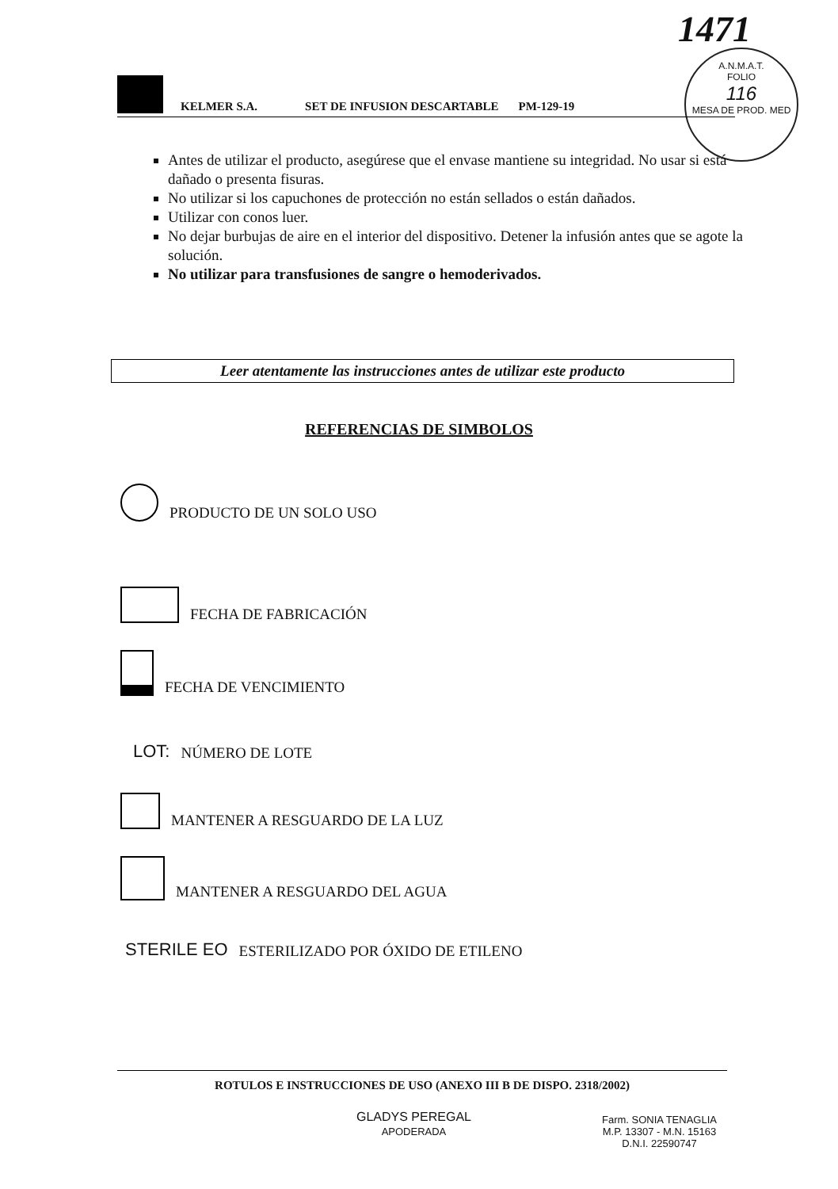1471
A.N.M.A.T.
FOLIO
116
MESA DE PROD. MED
KELMER S.A. SET DE INFUSION DESCARTABLE PM-129-19
Antes de utilizar el producto, asegúrese que el envase mantiene su integridad. No usar si está dañado o presenta fisuras.
No utilizar si los capuchones de protección no están sellados o están dañados.
Utilizar con conos luer.
No dejar burbujas de aire en el interior del dispositivo. Detener la infusión antes que se agote la solución.
No utilizar para transfusiones de sangre o hemoderivados.
Leer atentamente las instrucciones antes de utilizar este producto
REFERENCIAS DE SIMBOLOS
PRODUCTO DE UN SOLO USO
FECHA DE FABRICACIÓN
FECHA DE VENCIMIENTO
LOT: NÚMERO DE LOTE
MANTENER A RESGUARDO DE LA LUZ
MANTENER A RESGUARDO DEL AGUA
STERILE EO ESTERILIZADO POR ÓXIDO DE ETILENO
ROTULOS E INSTRUCCIONES DE USO (ANEXO III B DE DISPO. 2318/2002)
GLADYS PEREGAL
APODERADA
Farm. SONIA TENAGLIA
M.P. 13307 - M.N. 15163
D.N.I. 22590747